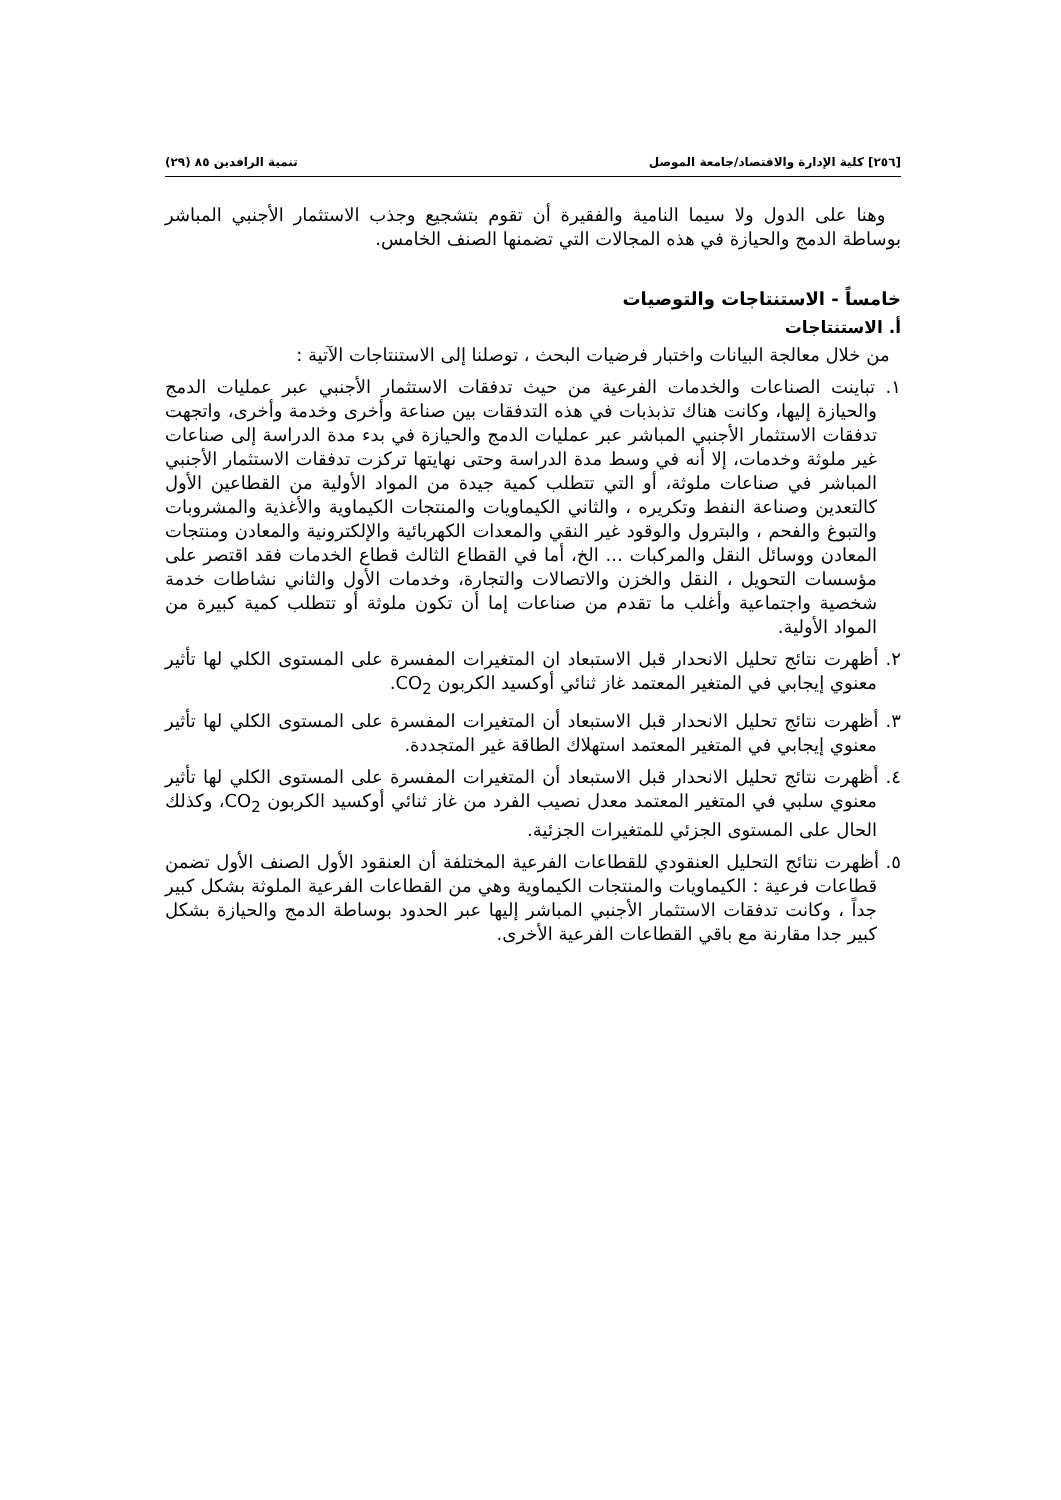[٢٥٦] كلية الإدارة والاقتصاد/جامعة الموصل تنمية الرافدين ٨٥ (٢٩)
وهنا على الدول ولا سيما النامية والفقيرة أن تقوم بتشجيع وجذب الاستثمار الأجنبي المباشر بوساطة الدمج والحيازة في هذه المجالات التي تضمنها الصنف الخامس.
خامساً - الاستنتاجات والتوصيات
أ. الاستنتاجات
من خلال معالجة البيانات واختبار فرضيات البحث ، توصلنا إلى الاستنتاجات الآتية :
١. تباينت الصناعات والخدمات الفرعية من حيث تدفقات الاستثمار الأجنبي عبر عمليات الدمج والحيازة إليها، وكانت هناك تذبذبات في هذه التدفقات بين صناعة وأخرى وخدمة وأخرى، واتجهت تدفقات الاستثمار الأجنبي المباشر عبر عمليات الدمج والحيازة في بدء مدة الدراسة إلى صناعات غير ملوثة وخدمات، إلا أنه في وسط مدة الدراسة وحتى نهايتها تركزت تدفقات الاستثمار الأجنبي المباشر في صناعات ملوثة، أو التي تتطلب كمية جيدة من المواد الأولية من القطاعين الأول كالتعدين وصناعة النفط وتكريره ، والثاني الكيماويات والمنتجات الكيماوية والأغذية والمشروبات والتبوغ والفحم ، والبترول والوقود غير النقي والمعدات الكهربائية والإلكترونية والمعادن ومنتجات المعادن ووسائل النقل والمركبات ... الخ، أما في القطاع الثالث قطاع الخدمات فقد اقتصر على مؤسسات التحويل ، النقل والخزن والاتصالات والتجارة، وخدمات الأول والثاني نشاطات خدمة شخصية واجتماعية وأغلب ما تقدم من صناعات إما أن تكون ملوثة أو تتطلب كمية كبيرة من المواد الأولية.
٢. أظهرت نتائج تحليل الانحدار قبل الاستبعاد ان المتغيرات المفسرة على المستوى الكلي لها تأثير معنوي إيجابي في المتغير المعتمد غاز ثنائي أوكسيد الكربون CO<sub>2</sub>.
٣. أظهرت نتائج تحليل الانحدار قبل الاستبعاد أن المتغيرات المفسرة على المستوى الكلي لها تأثير معنوي إيجابي في المتغير المعتمد استهلاك الطاقة غير المتجددة.
٤. أظهرت نتائج تحليل الانحدار قبل الاستبعاد أن المتغيرات المفسرة على المستوى الكلي لها تأثير معنوي سلبي في المتغير المعتمد معدل نصيب الفرد من غاز ثنائي أوكسيد الكربون CO<sub>2</sub>، وكذلك الحال على المستوى الجزئي للمتغيرات الجزئية.
٥. أظهرت نتائج التحليل العنقودي للقطاعات الفرعية المختلفة أن العنقود الأول الصنف الأول تضمن قطاعات فرعية : الكيماويات والمنتجات الكيماوية وهي من القطاعات الفرعية الملوثة بشكل كبير جداً ، وكانت تدفقات الاستثمار الأجنبي المباشر إليها عبر الحدود بوساطة الدمج والحيازة بشكل كبير جدا مقارنة مع باقي القطاعات الفرعية الأخرى.